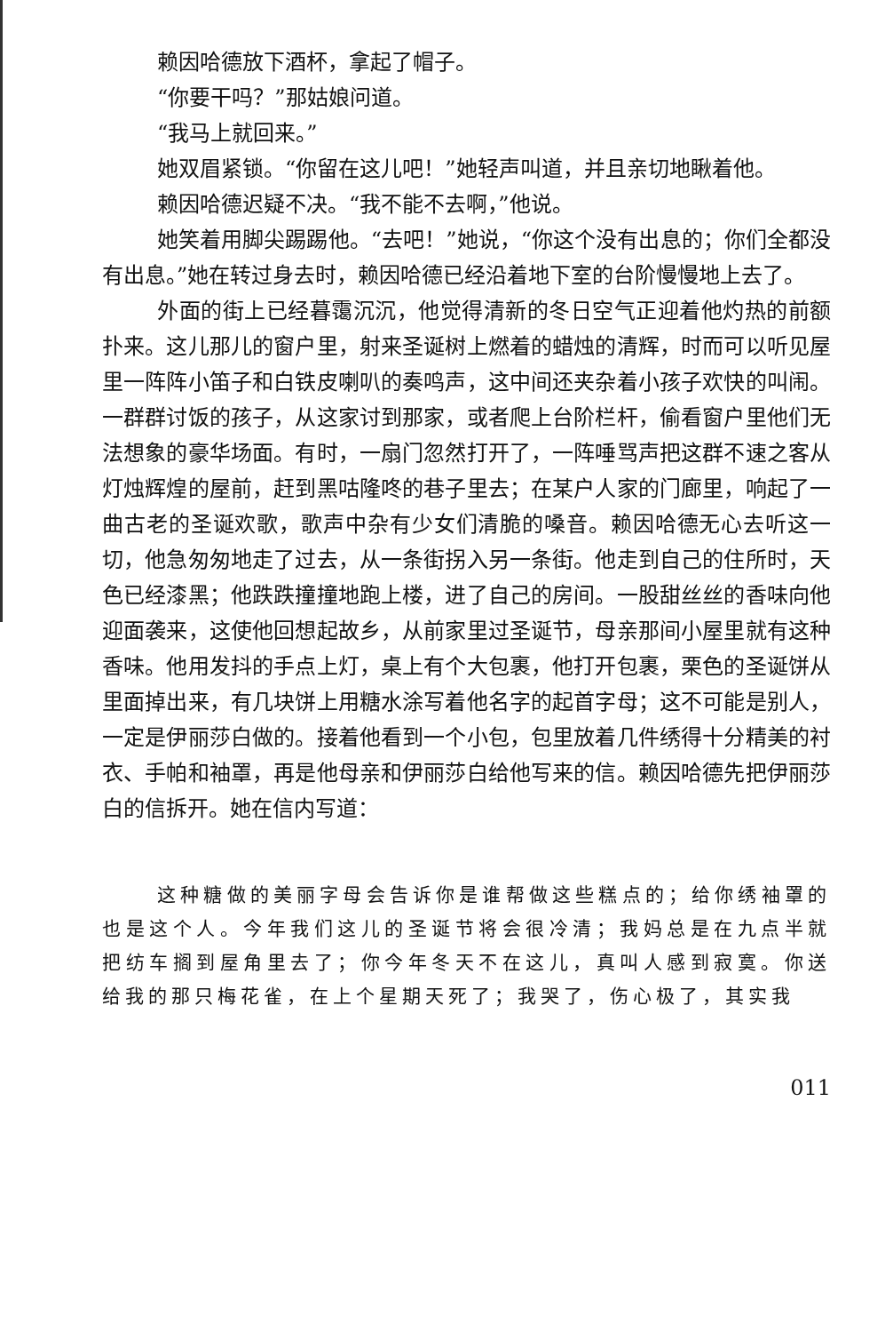赖因哈德放下酒杯，拿起了帽子。
“你要干吗？”那姑娘问道。
“我马上就回来。”
她双眉紧锁。“你留在这儿吧！”她轻声叫道，并且亲切地瞅着他。
赖因哈德迟疑不决。“我不能不去啊，”他说。
她笑着用脚尖踢踢他。“去吧！”她说，“你这个没有出息的；你们全都没有出息。”她在转过身去时，赖因哈德已经沿着地下室的台阶慢慢地上去了。
外面的街上已经暮霭沉沉，他觉得清新的冬日空气正迎着他灼热的前额扑来。这儿那儿的窗户里，射来圣诞树上燃着的蜡烛的清辉，时而可以听见屋里一阵阵小笛子和白铁皮喇叭的奏鸣声，这中间还夹杂着小孩子欢快的叫闹。一群群讨饭的孩子，从这家讨到那家，或者爬上台阶栏杆，偷看窗户里他们无法想象的豪华场面。有时，一扇门忽然打开了，一阵唾骂声把这群不速之客从灯烛辉煌的屋前，赶到黑咕隆咚的巷子里去；在某户人家的门廊里，响起了一曲古老的圣诞欢歌，歌声中杂有少女们清脆的嗓音。赖因哈德无心去听这一切，他急匆匆地走了过去，从一条街拐入另一条街。他走到自己的住所时，天色已经漆黑；他跌跌撞撞地跑上楼，进了自己的房间。一股甜丝丝的香味向他迎面袭来，这使他回想起故乡，从前家里过圣诞节，母亲那间小屋里就有这种香味。他用发抖的手点上灯，桌上有个大包裹，他打开包裹，栗色的圣诞饼从里面掉出来，有几块饼上用糖水涂写着他名字的起首字母；这不可能是别人，一定是伊丽莎白做的。接着他看到一个小包，包里放着几件绣得十分精美的衬衣、手帕和袖罩，再是他母亲和伊丽莎白给他写来的信。赖因哈德先把伊丽莎白的信拆开。她在信内写道：
这种糖做的美丽字母会告诉你是谁帮做这些糕点的；给你绣袖罩的也是这个人。今年我们这儿的圣诞节将会很冷清；我妈总是在九点半就把纺车搁到屋角里去了；你今年冬天不在这儿，真叫人感到寂寞。你送给我的那只梅花雀，在上个星期天死了；我哭了，伤心极了，其实我
011